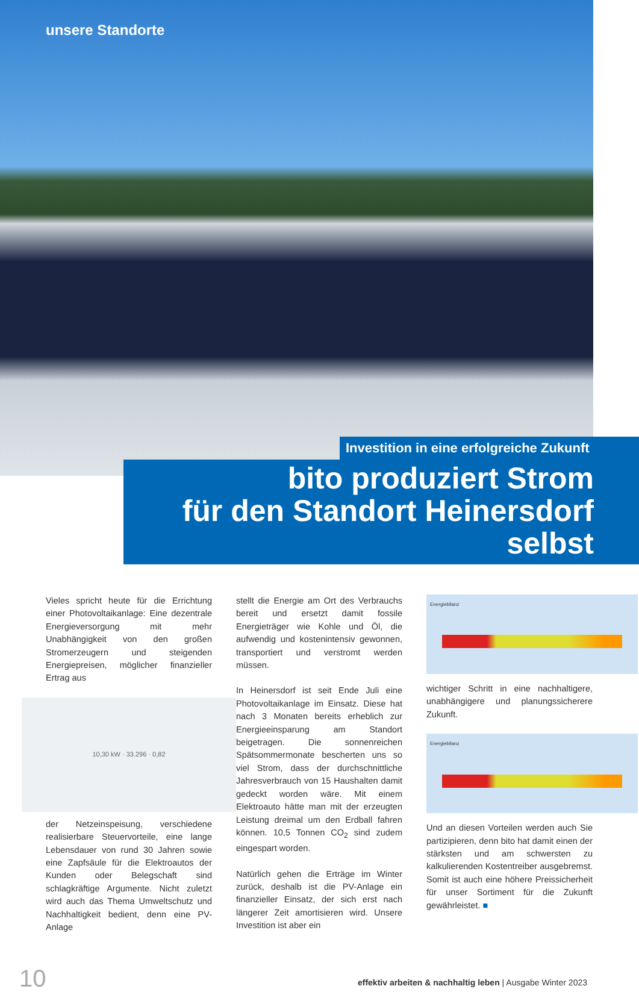unsere Standorte
Investition in eine erfolgreiche Zukunft
bito produziert Strom
für den Standort Heinersdorf selbst
Vieles spricht heute für die Errichtung einer Photovoltaikanlage: Eine dezentrale Energieversorgung mit mehr Unabhängigkeit von den großen Stromerzeugern und steigenden Energiepreisen, möglicher finanzieller Ertrag aus
10,30 kW · 33.296 · 0,82
der Netzeinspeisung, verschiedene realisierbare Steuervorteile, eine lange Lebensdauer von rund 30 Jahren sowie eine Zapfsäule für die Elektroautos der Kunden oder Belegschaft sind schlagkräftige Argumente. Nicht zuletzt wird auch das Thema Umweltschutz und Nachhaltigkeit bedient, denn eine PV-Anlage
stellt die Energie am Ort des Verbrauchs bereit und ersetzt damit fossile Energieträger wie Kohle und Öl, die aufwendig und kostenintensiv gewonnen, transportiert und verstromt werden müssen.
In Heinersdorf ist seit Ende Juli eine Photovoltaikanlage im Einsatz. Diese hat nach 3 Monaten bereits erheblich zur Energieeinsparung am Standort beigetragen. Die sonnenreichen Spätsommermonate bescherten uns so viel Strom, dass der durchschnittliche Jahresverbrauch von 15 Haushalten damit gedeckt worden wäre. Mit einem Elektroauto hätte man mit der erzeugten Leistung dreimal um den Erdball fahren können. 10,5 Tonnen CO<sub>2</sub> sind zudem eingespart worden.
Natürlich gehen die Erträge im Winter zurück, deshalb ist die PV-Anlage ein finanzieller Einsatz, der sich erst nach längerer Zeit amortisieren wird. Unsere Investition ist aber ein
Energiebilanz
wichtiger Schritt in eine nachhaltigere, unabhängigere und planungssicherere Zukunft.
Energiebilanz
Und an diesen Vorteilen werden auch Sie partizipieren, denn bito hat damit einen der stärksten und am schwersten zu kalkulierenden Kostentreiber ausgebremst. Somit ist auch eine höhere Preissicherheit für unser Sortiment für die Zukunft gewährleistet. ■
10 effektiv arbeiten & nachhaltig leben | Ausgabe Winter 2023